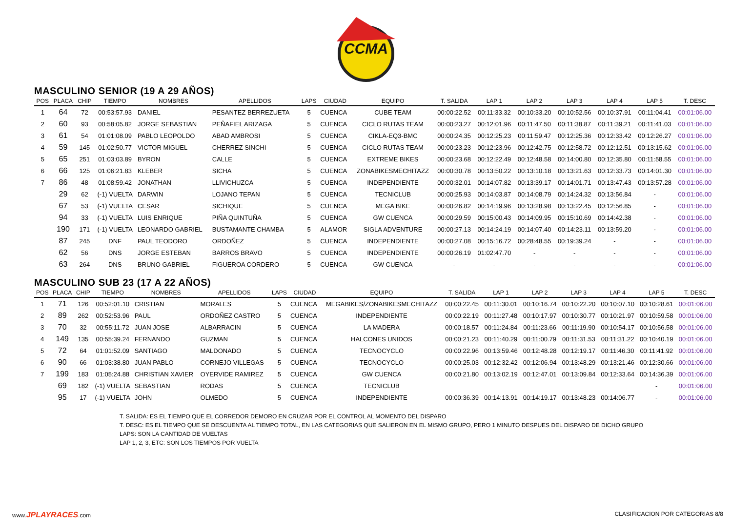CCMA
MASCULINO SENIOR (19 A 29 AÑOS)
| POS | PLACA | CHIP | TIEMPO | NOMBRES | APELLIDOS | LAPS | CIUDAD | EQUIPO | T. SALIDA | LAP 1 | LAP 2 | LAP 3 | LAP 4 | LAP 5 | T. DESC |
| --- | --- | --- | --- | --- | --- | --- | --- | --- | --- | --- | --- | --- | --- | --- | --- |
| 1 | 64 | 72 | 00:53:57.93 | DANIEL | PESANTEZ BERREZUETA | 5 | CUENCA | CUBE TEAM | 00:00:22.52 | 00:11:33.32 | 00:10:33.20 | 00:10:52.56 | 00:10:37.91 | 00:11:04.41 | 00:01:06.00 |
| 2 | 60 | 93 | 00:58:05.82 | JORGE SEBASTIAN | PEÑAFIEL ARIZAGA | 5 | CUENCA | CICLO RUTAS TEAM | 00:00:23.27 | 00:12:01.96 | 00:11:47.50 | 00:11:38.87 | 00:11:39.21 | 00:11:41.03 | 00:01:06.00 |
| 3 | 61 | 54 | 01:01:08.09 | PABLO LEOPOLDO | ABAD AMBROSI | 5 | CUENCA | CIKLA-EQ3-BMC | 00:00:24.35 | 00:12:25.23 | 00:11:59.47 | 00:12:25.36 | 00:12:33.42 | 00:12:26.27 | 00:01:06.00 |
| 4 | 59 | 145 | 01:02:50.77 | VICTOR MIGUEL | CHERREZ SINCHI | 5 | CUENCA | CICLO RUTAS TEAM | 00:00:23.23 | 00:12:23.96 | 00:12:42.75 | 00:12:58.72 | 00:12:12.51 | 00:13:15.62 | 00:01:06.00 |
| 5 | 65 | 251 | 01:03:03.89 | BYRON | CALLE | 5 | CUENCA | EXTREME BIKES | 00:00:23.68 | 00:12:22.49 | 00:12:48.58 | 00:14:00.80 | 00:12:35.80 | 00:11:58.55 | 00:01:06.00 |
| 6 | 66 | 125 | 01:06:21.83 | KLEBER | SICHA | 5 | CUENCA | ZONABIKESMECHITAZZ | 00:00:30.78 | 00:13:50.22 | 00:13:10.18 | 00:13:21.63 | 00:12:33.73 | 00:14:01.30 | 00:01:06.00 |
| 7 | 86 | 48 | 01:08:59.42 | JONATHAN | LLIVICHUZCA | 5 | CUENCA | INDEPENDIENTE | 00:00:32.01 | 00:14:07.82 | 00:13:39.17 | 00:14:01.71 | 00:13:47.43 | 00:13:57.28 | 00:01:06.00 |
| | 29 | 62 | (-1) VUELTA | DARWIN | LOJANO TEPAN | 5 | CUENCA | TECNICLUB | 00:00:25.93 | 00:14:03.87 | 00:14:08.79 | 00:14:24.32 | 00:13:56.84 | - | 00:01:06.00 |
| | 67 | 53 | (-1) VUELTA | CESAR | SICHIQUE | 5 | CUENCA | MEGA BIKE | 00:00:26.82 | 00:14:19.96 | 00:13:28.98 | 00:13:22.45 | 00:12:56.85 | - | 00:01:06.00 |
| | 94 | 33 | (-1) VUELTA | LUIS ENRIQUE | PIÑA QUINTUÑA | 5 | CUENCA | GW CUENCA | 00:00:29.59 | 00:15:00.43 | 00:14:09.95 | 00:15:10.69 | 00:14:42.38 | - | 00:01:06.00 |
| | 190 | 171 | (-1) VUELTA | LEONARDO GABRIEL | BUSTAMANTE CHAMBA | 5 | ALAMOR | SIGLA ADVENTURE | 00:00:27.13 | 00:14:24.19 | 00:14:07.40 | 00:14:23.11 | 00:13:59.20 | - | 00:01:06.00 |
| | 87 | 245 | DNF | PAUL TEODORO | ORDOÑEZ | 5 | CUENCA | INDEPENDIENTE | 00:00:27.08 | 00:15:16.72 | 00:28:48.55 | 00:19:39.24 | - | - | 00:01:06.00 |
| | 62 | 56 | DNS | JORGE ESTEBAN | BARROS BRAVO | 5 | CUENCA | INDEPENDIENTE | 00:00:26.19 | 01:02:47.70 | - | - | - | - | 00:01:06.00 |
| | 63 | 264 | DNS | BRUNO GABRIEL | FIGUEROA CORDERO | 5 | CUENCA | GW CUENCA | - | - | - | - | - | - | 00:01:06.00 |
MASCULINO SUB 23 (17 A 22 AÑOS)
| POS | PLACA | CHIP | TIEMPO | NOMBRES | APELLIDOS | LAPS | CIUDAD | EQUIPO | T. SALIDA | LAP 1 | LAP 2 | LAP 3 | LAP 4 | LAP 5 | T. DESC |
| --- | --- | --- | --- | --- | --- | --- | --- | --- | --- | --- | --- | --- | --- | --- | --- |
| 1 | 71 | 126 | 00:52:01.10 | CRISTIAN | MORALES | 5 | CUENCA | MEGABIKES/ZONABIKESMECHITAZZ | 00:00:22.45 | 00:11:30.01 | 00:10:16.74 | 00:10:22.20 | 00:10:07.10 | 00:10:28.61 | 00:01:06.00 |
| 2 | 89 | 262 | 00:52:53.96 | PAUL | ORDOÑEZ CASTRO | 5 | CUENCA | INDEPENDIENTE | 00:00:22.19 | 00:11:27.48 | 00:10:17.97 | 00:10:30.77 | 00:10:21.97 | 00:10:59.58 | 00:01:06.00 |
| 3 | 70 | 32 | 00:55:11.72 | JUAN JOSE | ALBARRACIN | 5 | CUENCA | LA MADERA | 00:00:18.57 | 00:11:24.84 | 00:11:23.66 | 00:11:19.90 | 00:10:54.17 | 00:10:56.58 | 00:01:06.00 |
| 4 | 149 | 135 | 00:55:39.24 | FERNANDO | GUZMAN | 5 | CUENCA | HALCONES UNIDOS | 00:00:21.23 | 00:11:40.29 | 00:11:00.79 | 00:11:31.53 | 00:11:31.22 | 00:10:40.19 | 00:01:06.00 |
| 5 | 72 | 64 | 01:01:52.09 | SANTIAGO | MALDONADO | 5 | CUENCA | TECNOCYCLO | 00:00:22.96 | 00:13:59.46 | 00:12:48.28 | 00:12:19.17 | 00:11:46.30 | 00:11:41.92 | 00:01:06.00 |
| 6 | 90 | 66 | 01:03:38.80 | JUAN PABLO | CORNEJO VILLEGAS | 5 | CUENCA | TECNOCYCLO | 00:00:25.03 | 00:12:32.42 | 00:12:06.94 | 00:13:48.29 | 00:13:21.46 | 00:12:30.66 | 00:01:06.00 |
| 7 | 199 | 183 | 01:05:24.88 | CHRISTIAN XAVIER | OYERVIDE RAMIREZ | 5 | CUENCA | GW CUENCA | 00:00:21.80 | 00:13:02.19 | 00:12:47.01 | 00:13:09.84 | 00:12:33.64 | 00:14:36.39 | 00:01:06.00 |
| | 69 | 182 | (-1) VUELTA | SEBASTIAN | RODAS | 5 | CUENCA | TECNICLUB | | | | | | - | 00:01:06.00 |
| | 95 | 17 | (-1) VUELTA | JOHN | OLMEDO | 5 | CUENCA | INDEPENDIENTE | 00:00:36.39 | 00:14:13.91 | 00:14:19.17 | 00:13:48.23 | 00:14:06.77 | - | 00:01:06.00 |
T. SALIDA: ES EL TIEMPO QUE EL CORREDOR DEMORO EN CRUZAR POR EL CONTROL AL MOMENTO DEL DISPARO
T. DESC: ES EL TIEMPO QUE SE DESCUENTA AL TIEMPO TOTAL, EN LAS CATEGORIAS QUE SALIERON EN EL MISMO GRUPO, PERO 1 MINUTO DESPUES DEL DISPARO DE DICHO GRUPO
LAPS: SON LA CANTIDAD DE VUELTAS
LAP 1, 2, 3, ETC: SON LOS TIEMPOS POR VUELTA
www.JPLAYRACES.com CLASIFICACION POR CATEGORIAS 8/8